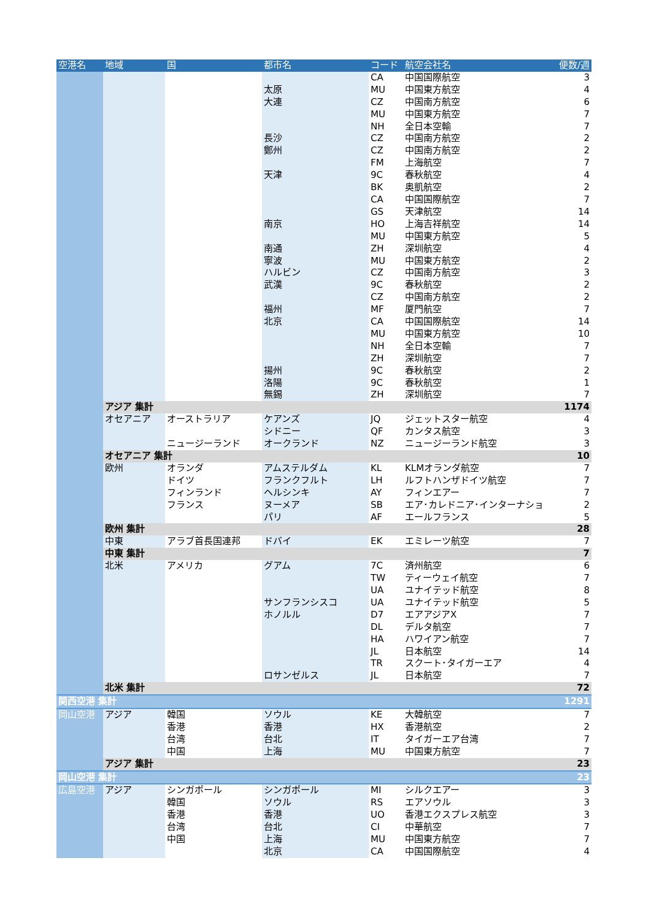| 空港名 | 地域 | 国 | 都市名 | コード | 航空会社名 | 便数/週 |
| --- | --- | --- | --- | --- | --- | --- |
| | | | | CA | 中国国際航空 | 3 |
| | | | 太原 | MU | 中国東方航空 | 4 |
| | | | 大連 | CZ | 中国南方航空 | 6 |
| | | | | MU | 中国東方航空 | 7 |
| | | | | NH | 全日本空輸 | 7 |
| | | | 長沙 | CZ | 中国南方航空 | 2 |
| | | | 鄭州 | CZ | 中国南方航空 | 2 |
| | | | | FM | 上海航空 | 7 |
| | | | 天津 | 9C | 春秋航空 | 4 |
| | | | | BK | 奥凱航空 | 2 |
| | | | | CA | 中国国際航空 | 7 |
| | | | | GS | 天津航空 | 14 |
| | | | 南京 | HO | 上海吉祥航空 | 14 |
| | | | | MU | 中国東方航空 | 5 |
| | | | 南通 | ZH | 深圳航空 | 4 |
| | | | 寧波 | MU | 中国東方航空 | 2 |
| | | | ハルビン | CZ | 中国南方航空 | 3 |
| | | | 武漢 | 9C | 春秋航空 | 2 |
| | | | | CZ | 中国南方航空 | 2 |
| | | | 福州 | MF | 厦門航空 | 7 |
| | | | 北京 | CA | 中国国際航空 | 14 |
| | | | | MU | 中国東方航空 | 10 |
| | | | | NH | 全日本空輸 | 7 |
| | | | | ZH | 深圳航空 | 7 |
| | | | 揚州 | 9C | 春秋航空 | 2 |
| | | | 洛陽 | 9C | 春秋航空 | 1 |
| | | | 無錫 | ZH | 深圳航空 | 7 |
| | アジア 集計 | | | | | 1174 |
| | オセアニア | オーストラリア | ケアンズ | JQ | ジェットスター航空 | 4 |
| | | | シドニー | QF | カンタス航空 | 3 |
| | | ニュージーランド | オークランド | NZ | ニュージーランド航空 | 3 |
| | オセアニア 集計 | | | | | 10 |
| | 欧州 | オランダ | アムステルダム | KL | KLMオランダ航空 | 7 |
| | | ドイツ | フランクフルト | LH | ルフトハンザドイツ航空 | 7 |
| | | フィンランド | ヘルシンキ | AY | フィンエアー | 7 |
| | | フランス | ヌーメア | SB | エア･カレドニア･インターナショ | 2 |
| | | | パリ | AF | エールフランス | 5 |
| | 欧州 集計 | | | | | 28 |
| | 中東 | アラブ首長国連邦 | ドバイ | EK | エミレーツ航空 | 7 |
| | 中東 集計 | | | | | 7 |
| | 北米 | アメリカ | グアム | 7C | 済州航空 | 6 |
| | | | | TW | ティーウェイ航空 | 7 |
| | | | | UA | ユナイテッド航空 | 8 |
| | | | サンフランシスコ | UA | ユナイテッド航空 | 5 |
| | | | ホノルル | D7 | エアアジアX | 7 |
| | | | | DL | デルタ航空 | 7 |
| | | | | HA | ハワイアン航空 | 7 |
| | | | | JL | 日本航空 | 14 |
| | | | | TR | スクート･タイガーエア | 4 |
| | | | ロサンゼルス | JL | 日本航空 | 7 |
| | 北米 集計 | | | | | 72 |
| 関西空港 集計 | | | | | | 1291 |
| 岡山空港 | アジア | 韓国 | ソウル | KE | 大韓航空 | 7 |
| | | 香港 | 香港 | HX | 香港航空 | 2 |
| | | 台湾 | 台北 | IT | タイガーエア台湾 | 7 |
| | | 中国 | 上海 | MU | 中国東方航空 | 7 |
| | アジア 集計 | | | | | 23 |
| 岡山空港 集計 | | | | | | 23 |
| 広島空港 | アジア | シンガポール | シンガポール | MI | シルクエアー | 3 |
| | | 韓国 | ソウル | RS | エアソウル | 3 |
| | | 香港 | 香港 | UO | 香港エクスプレス航空 | 3 |
| | | 台湾 | 台北 | CI | 中華航空 | 7 |
| | | 中国 | 上海 | MU | 中国東方航空 | 7 |
| | | | 北京 | CA | 中国国際航空 | 4 |